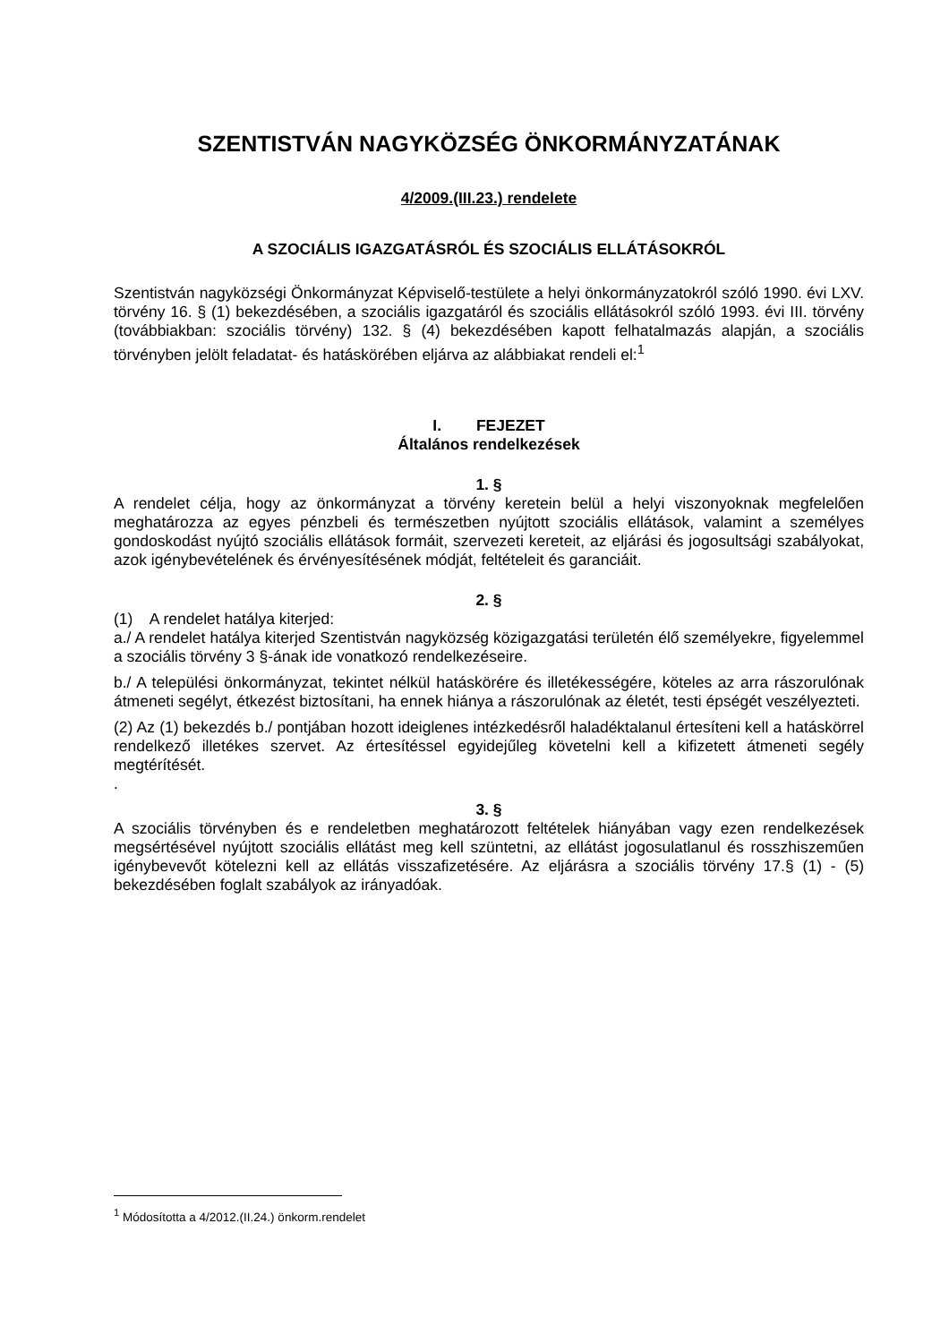SZENTISTVÁN NAGYKÖZSÉG ÖNKORMÁNYZATÁNAK
4/2009.(III.23.) rendelete
A SZOCIÁLIS IGAZGATÁSRÓL ÉS SZOCIÁLIS ELLÁTÁSOKRÓL
Szentistván nagyközségi Önkormányzat Képviselő-testülete a helyi önkormányzatokról szóló 1990. évi LXV. törvény 16. § (1) bekezdésében, a szociális igazgatáról és szociális ellátásokról szóló 1993. évi III. törvény (továbbiakban: szociális törvény) 132. § (4) bekezdésében kapott felhatalmazás alapján, a szociális törvényben jelölt feladatat- és hatáskörében eljárva az alábbiakat rendeli el:<sup>1</sup>
I. FEJEZET
Általános rendelkezések
1. §
A rendelet célja, hogy az önkormányzat a törvény keretein belül a helyi viszonyoknak megfelelően meghatározza az egyes pénzbeli és természetben nyújtott szociális ellátások, valamint a személyes gondoskodást nyújtó szociális ellátások formáit, szervezeti kereteit, az eljárási és jogosultsági szabályokat, azok igénybevételének és érvényesítésének módját, feltételeit és garanciáit.
2. §
(1) A rendelet hatálya kiterjed:
a./ A rendelet hatálya kiterjed Szentistván nagyközség közigazgatási területén élő személyekre, figyelemmel a szociális törvény 3 §-ának ide vonatkozó rendelkezéseire.
b./ A települési önkormányzat, tekintet nélkül hatáskörére és illetékességére, köteles az arra rászorulónak átmeneti segélyt, étkezést biztosítani, ha ennek hiánya a rászorulónak az életét, testi épségét veszélyezteti.
(2) Az (1) bekezdés b./ pontjában hozott ideiglenes intézkedésről haladéktalanul értesíteni kell a hatáskörrel rendelkező illetékes szervet. Az értesítéssel egyidejűleg követelni kell a kifizetett átmeneti segély megtérítését.
.
3. §
A szociális törvényben és e rendeletben meghatározott feltételek hiányában vagy ezen rendelkezések megsértésével nyújtott szociális ellátást meg kell szüntetni, az ellátást jogosulatlanul és rosszhiszeműen igénybevevőt kötelezni kell az ellátás visszafizetésére. Az eljárásra a szociális törvény 17.§ (1) - (5) bekezdésében foglalt szabályok az irányadóak.
<sup>1</sup> Módosította a 4/2012.(II.24.) önkorm.rendelet